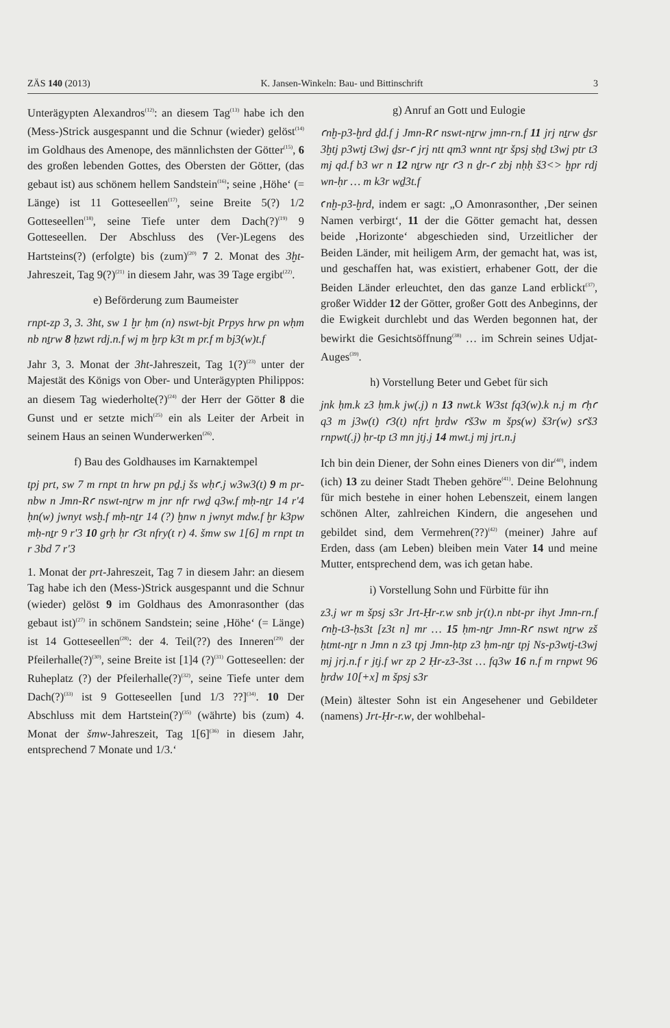ZÄS 140 (2013) K. Jansen-Winkeln: Bau- und Bittinschrift 3
Unterägypten Alexandros<sup>(12)</sup>: an diesem Tag<sup>(13)</sup> habe ich den (Mess-)Strick ausgespannt und die Schnur (wieder) gelöst<sup>(14)</sup> im Goldhaus des Amenope, des männlichsten der Götter<sup>(15)</sup>, 6 des großen lebenden Gottes, des Obersten der Götter, (das gebaut ist) aus schönem hellem Sandstein<sup>(16)</sup>; seine ‚Höhe‘ (= Länge) ist 11 Gotteseellen<sup>(17)</sup>, seine Breite 5(?) 1/2 Gotteseellen<sup>(18)</sup>, seine Tiefe unter dem Dach(?)<sup>(19)</sup> 9 Gotteseellen. Der Abschluss des (Ver-)Legens des Hartsteins(?) (erfolgte) bis (zum)<sup>(20)</sup> 7 2. Monat des 3ḫt-Jahreszeit, Tag 9(?)<sup>(21)</sup> in diesem Jahr, was 39 Tage ergibt<sup>(22)</sup>.
e) Beförderung zum Baumeister
rnpt-zp 3, 3. 3ht, sw 1 ḫr ḥm (n) nswt-bjt Prpys hrw pn wḥm nb nṯrw 8 ḥzwt rdj.n.f wj m ḫrp k3t m pr.f m bj3(w)t.f
Jahr 3, 3. Monat der 3ht-Jahreszeit, Tag 1(?)<sup>(23)</sup> unter der Majestät des Königs von Ober- und Unterägypten Philippos: an diesem Tag wiederholte(?)<sup>(24)</sup> der Herr der Götter 8 die Gunst und er setzte mich<sup>(25)</sup> ein als Leiter der Arbeit in seinem Haus an seinen Wunderwerken<sup>(26)</sup>.
f) Bau des Goldhauses im Karnaktempel
tpj prt, sw 7 m rnpt tn hrw pn pḏ.j šs wḥꜥ.j w3w3(t) 9 m pr-nbw n Jmn-Rꜥ nswt-nṯrw m jnr nfr rwḏ q3w.f mḥ-nṯr 14 r'4 ḥn(w) jwnyt wsḫ.f mḥ-nṯr 14 (?) ḫnw n jwnyt mdw.f ḫr k3pw mḥ-nṯr 9 r'3 10 grḥ ḥr ꜥ3t nfry(t r) 4. šmw sw 1[6] m rnpt tn r 3bd 7 r'3
1. Monat der prt-Jahreszeit, Tag 7 in diesem Jahr: an diesem Tag habe ich den (Mess-)Strick ausgespannt und die Schnur (wieder) gelöst 9 im Goldhaus des Amonrasonther (das gebaut ist)<sup>(27)</sup> in schönem Sandstein; seine ‚Höhe‘ (= Länge) ist 14 Gotteseellen<sup>(28)</sup>: der 4. Teil(??) des Inneren<sup>(29)</sup> der Pfeilerhalle(?)<sup>(30)</sup>, seine Breite ist [1]4 (?)<sup>(31)</sup> Gotteseellen: der Ruheplatz (?) der Pfeilerhalle(?)<sup>(32)</sup>, seine Tiefe unter dem Dach(?)<sup>(33)</sup> ist 9 Gotteseellen [und 1/3 ??]<sup>(34)</sup>. 10 Der Abschluss mit dem Hartstein(?)<sup>(35)</sup> (währte) bis (zum) 4. Monat der šmw-Jahreszeit, Tag 1[6]<sup>(36)</sup> in diesem Jahr, entsprechend 7 Monate und 1/3.‘
g) Anruf an Gott und Eulogie
ꜥnḫ-p3-ḫrd ḏd.f j Jmn-Rꜥ nswt-nṯrw jmn-rn.f 11 jrj nṯrw ḏsr 3ḫtj p3wtj t3wj ḏsr-ꜥ jrj ntt qm3 wnnt nṯr špsj sḥḏ t3wj ptr t3 mj qd.f b3 wr n 12 nṯrw nṯr ꜥ3 n ḏr-ꜥ zbj nḥḥ š3<> ḫpr rdj wn-ḥr … m k3r wḏ3t.f
ꜥnḫ-p3-ḫrd, indem er sagt: „O Amonrasonther, ‚Der seinen Namen verbirgt‘, 11 der die Götter gemacht hat, dessen beide ‚Horizonte‘ abgeschieden sind, Urzeitlicher der Beiden Länder, mit heiligem Arm, der gemacht hat, was ist, und geschaffen hat, was existiert, erhabener Gott, der die Beiden Länder erleuchtet, den das ganze Land erblickt<sup>(37)</sup>, großer Widder 12 der Götter, großer Gott des Anbeginns, der die Ewigkeit durchlebt und das Werden begonnen hat, der bewirkt die Gesichtsöffnung<sup>(38)</sup> … im Schrein seines Udjat-Auges<sup>(39)</sup>.
h) Vorstellung Beter und Gebet für sich
jnk ḥm.k z3 ḥm.k jw(.j) n 13 nwt.k W3st fq3(w).k n.j m ꜥḥꜥ q3 m j3w(t) ꜥ3(t) nfrt ḫrdw ꜥš3w m šps(w) š3r(w) sꜥš3 rnpwt(.j) ḥr-tp t3 mn jtj.j 14 mwt.j mj jrt.n.j
Ich bin dein Diener, der Sohn eines Dieners von dir<sup>(40)</sup>, indem (ich) 13 zu deiner Stadt Theben gehöre<sup>(41)</sup>. Deine Belohnung für mich bestehe in einer hohen Lebenszeit, einem langen schönen Alter, zahlreichen Kindern, die angesehen und gebildet sind, dem Vermehren(??)<sup>(42)</sup> (meiner) Jahre auf Erden, dass (am Leben) bleiben mein Vater 14 und meine Mutter, entsprechend dem, was ich getan habe.
i) Vorstellung Sohn und Fürbitte für ihn
z3.j wr m špsj s3r Jrt-Ḥr-r.w snb jr(t).n nbt-pr ihyt Jmn-rn.f ꜥnḫ-t3-ḥs3t [z3t n] mr … 15 ḥm-nṯr Jmn-Rꜥ nswt nṯrw zš ḥtmt-nṯr n Jmn n z3 tpj Jmn-ḥtp z3 ḥm-nṯr tpj Ns-p3wtj-t3wj mj jrj.n.f r jtj.f wr zp 2 Ḥr-z3-3st … fq3w 16 n.f m rnpwt 96 ḫrdw 10[+x] m špsj s3r
(Mein) ältester Sohn ist ein Angesehener und Gebildeter (namens) Jrt-Ḥr-r.w, der wohlbehal-